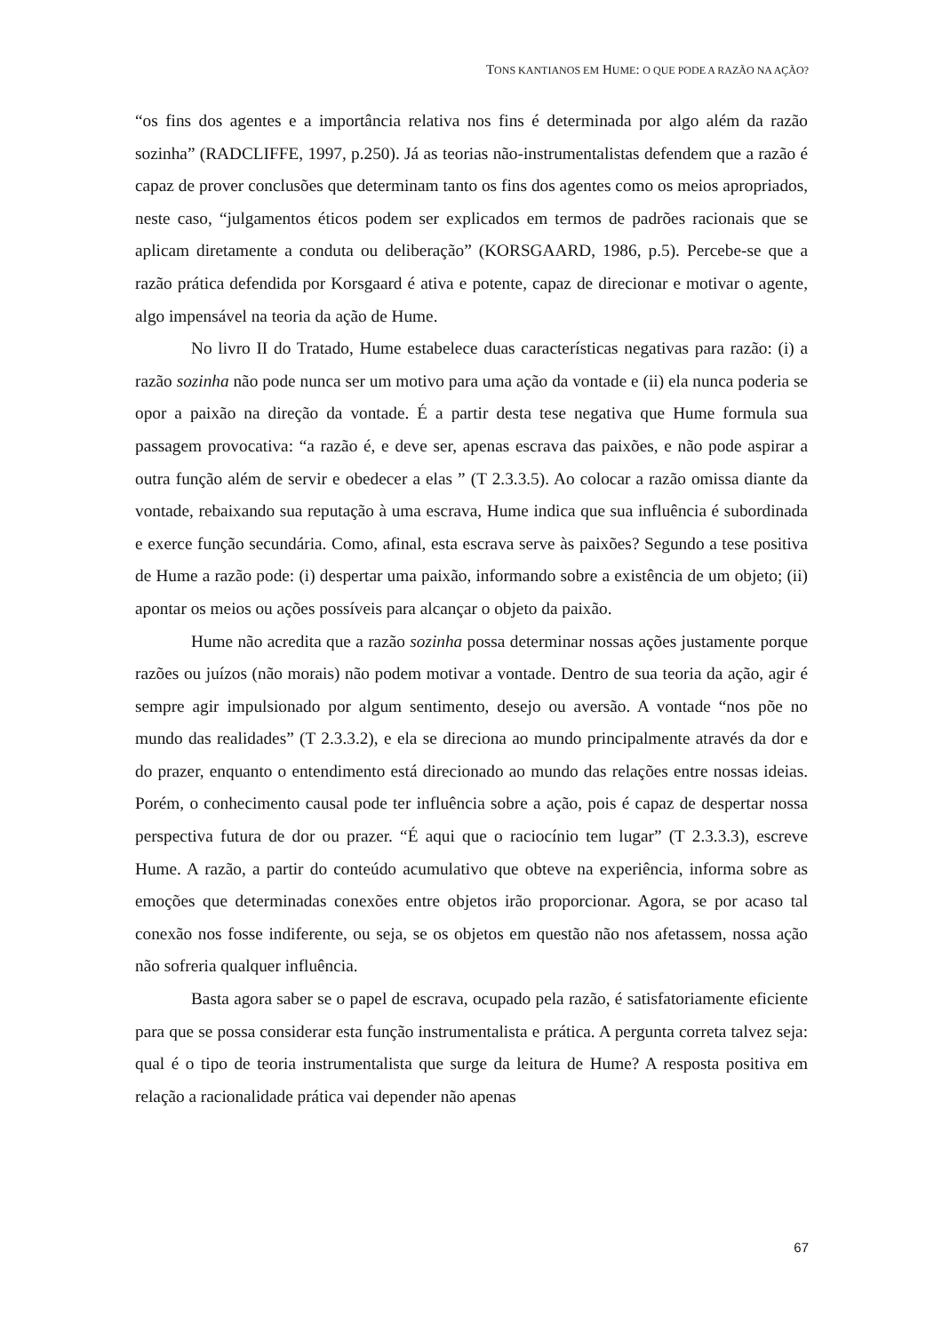TONS KANTIANOS EM HUME: O QUE PODE A RAZÃO NA AÇÃO?
“os fins dos agentes e a importância relativa nos fins é determinada por algo além da razão sozinha” (RADCLIFFE, 1997, p.250). Já as teorias não-instrumentalistas defendem que a razão é capaz de prover conclusões que determinam tanto os fins dos agentes como os meios apropriados, neste caso, “julgamentos éticos podem ser explicados em termos de padrões racionais que se aplicam diretamente a conduta ou deliberação” (KORSGAARD, 1986, p.5). Percebe-se que a razão prática defendida por Korsgaard é ativa e potente, capaz de direcionar e motivar o agente, algo impensável na teoria da ação de Hume.
No livro II do Tratado, Hume estabelece duas características negativas para razão: (i) a razão sozinha não pode nunca ser um motivo para uma ação da vontade e (ii) ela nunca poderia se opor a paixão na direção da vontade. É a partir desta tese negativa que Hume formula sua passagem provocativa: “a razão é, e deve ser, apenas escrava das paixões, e não pode aspirar a outra função além de servir e obedecer a elas ” (T 2.3.3.5). Ao colocar a razão omissa diante da vontade, rebaixando sua reputação à uma escrava, Hume indica que sua influência é subordinada e exerce função secundária. Como, afinal, esta escrava serve às paixões? Segundo a tese positiva de Hume a razão pode: (i) despertar uma paixão, informando sobre a existência de um objeto; (ii) apontar os meios ou ações possíveis para alcançar o objeto da paixão.
Hume não acredita que a razão sozinha possa determinar nossas ações justamente porque razões ou juízos (não morais) não podem motivar a vontade. Dentro de sua teoria da ação, agir é sempre agir impulsionado por algum sentimento, desejo ou aversão. A vontade “nos põe no mundo das realidades” (T 2.3.3.2), e ela se direciona ao mundo principalmente através da dor e do prazer, enquanto o entendimento está direcionado ao mundo das relações entre nossas ideias. Porém, o conhecimento causal pode ter influência sobre a ação, pois é capaz de despertar nossa perspectiva futura de dor ou prazer. “É aqui que o raciocínio tem lugar” (T 2.3.3.3), escreve Hume. A razão, a partir do conteúdo acumulativo que obteve na experiência, informa sobre as emoções que determinadas conexões entre objetos irão proporcionar. Agora, se por acaso tal conexão nos fosse indiferente, ou seja, se os objetos em questão não nos afetassem, nossa ação não sofreria qualquer influência.
Basta agora saber se o papel de escrava, ocupado pela razão, é satisfatoriamente eficiente para que se possa considerar esta função instrumentalista e prática. A pergunta correta talvez seja: qual é o tipo de teoria instrumentalista que surge da leitura de Hume? A resposta positiva em relação a racionalidade prática vai depender não apenas
67